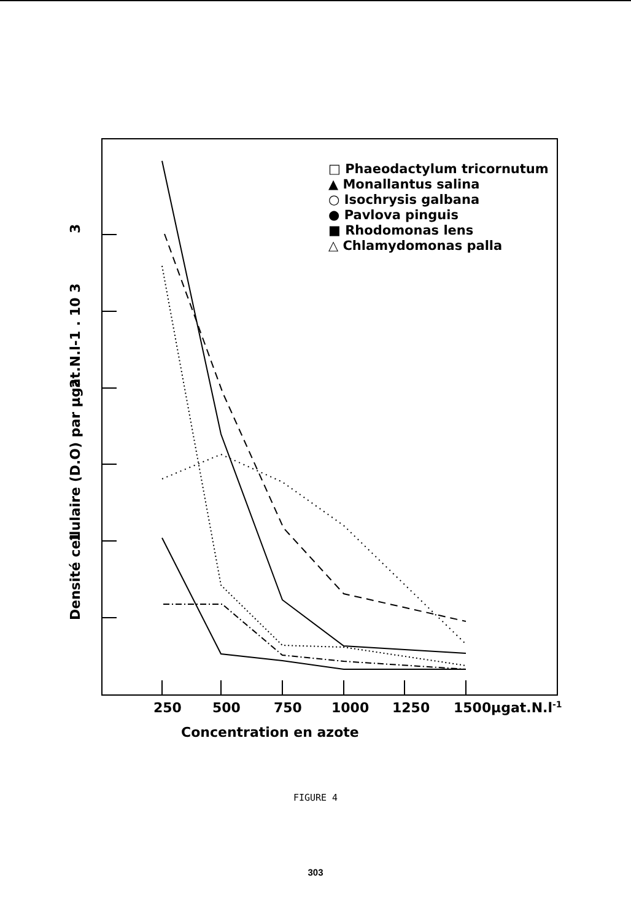250
500
750
1000
1250
1500
µgat.N.l-1
Concentration en azote
3
2
1
Densité cellulaire (D.O) par µgat.N.l-1 . 10 3
□ Phaeodactylum tricornutum
▲ Monallantus salina
○ Isochrysis galbana
● Pavlova pinguis
■ Rhodomonas lens
△ Chlamydomonas palla
FIGURE 4
303